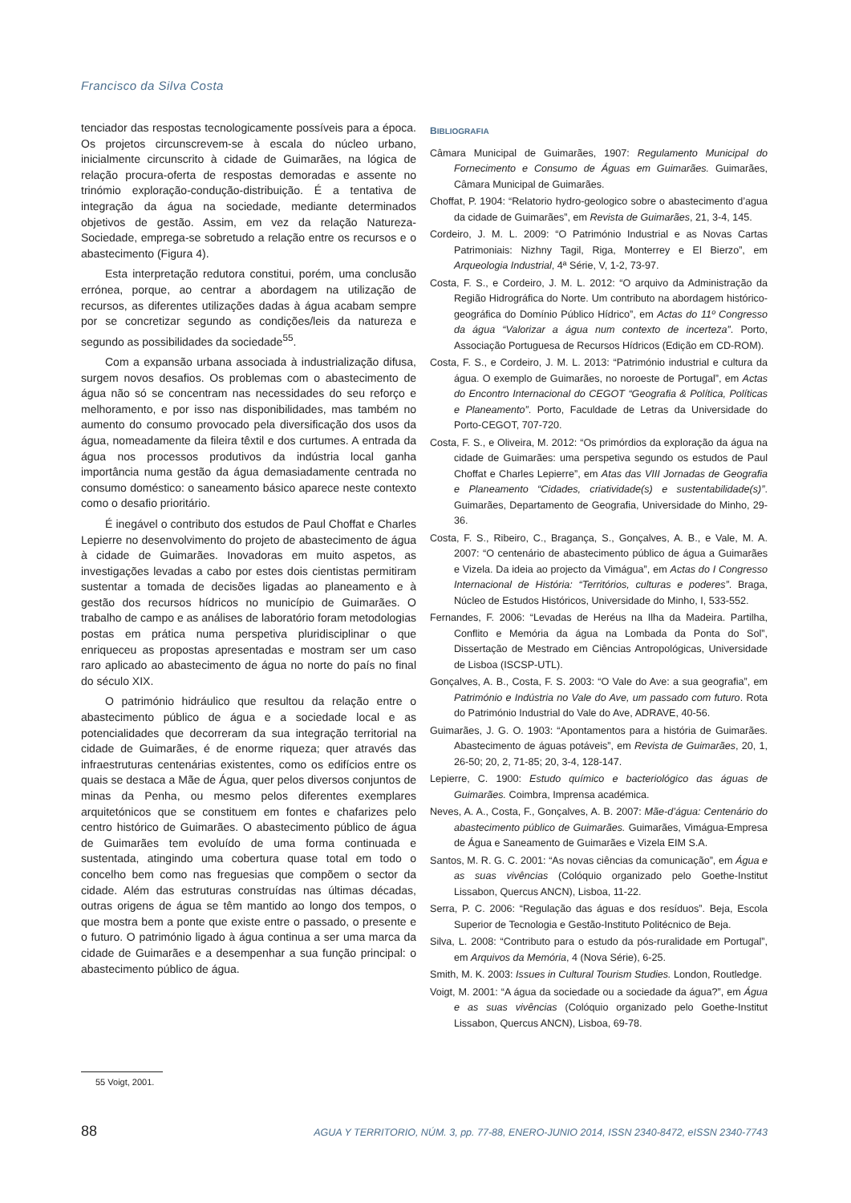Francisco da Silva Costa
tenciador das respostas tecnologicamente possíveis para a época. Os projetos circunscrevem-se à escala do núcleo urbano, inicialmente circunscrito à cidade de Guimarães, na lógica de relação procura-oferta de respostas demoradas e assente no trinómio exploração-condução-distribuição. É a tentativa de integração da água na sociedade, mediante determinados objetivos de gestão. Assim, em vez da relação Natureza-Sociedade, emprega-se sobretudo a relação entre os recursos e o abastecimento (Figura 4).
Esta interpretação redutora constitui, porém, uma conclusão errónea, porque, ao centrar a abordagem na utilização de recursos, as diferentes utilizações dadas à água acabam sempre por se concretizar segundo as condições/leis da natureza e segundo as possibilidades da sociedade<sup>55</sup>.
Com a expansão urbana associada à industrialização difusa, surgem novos desafios. Os problemas com o abastecimento de água não só se concentram nas necessidades do seu reforço e melhoramento, e por isso nas disponibilidades, mas também no aumento do consumo provocado pela diversificação dos usos da água, nomeadamente da fileira têxtil e dos curtumes. A entrada da água nos processos produtivos da indústria local ganha importância numa gestão da água demasiadamente centrada no consumo doméstico: o saneamento básico aparece neste contexto como o desafio prioritário.
É inegável o contributo dos estudos de Paul Choffat e Charles Lepierre no desenvolvimento do projeto de abastecimento de água à cidade de Guimarães. Inovadoras em muito aspetos, as investigações levadas a cabo por estes dois cientistas permitiram sustentar a tomada de decisões ligadas ao planeamento e à gestão dos recursos hídricos no município de Guimarães. O trabalho de campo e as análises de laboratório foram metodologias postas em prática numa perspetiva pluridisciplinar o que enriqueceu as propostas apresentadas e mostram ser um caso raro aplicado ao abastecimento de água no norte do país no final do século XIX.
O património hidráulico que resultou da relação entre o abastecimento público de água e a sociedade local e as potencialidades que decorreram da sua integração territorial na cidade de Guimarães, é de enorme riqueza; quer através das infraestruturas centenárias existentes, como os edifícios entre os quais se destaca a Mãe de Água, quer pelos diversos conjuntos de minas da Penha, ou mesmo pelos diferentes exemplares arquitetónicos que se constituem em fontes e chafarizes pelo centro histórico de Guimarães. O abastecimento público de água de Guimarães tem evoluído de uma forma continuada e sustentada, atingindo uma cobertura quase total em todo o concelho bem como nas freguesias que compõem o sector da cidade. Além das estruturas construídas nas últimas décadas, outras origens de água se têm mantido ao longo dos tempos, o que mostra bem a ponte que existe entre o passado, o presente e o futuro. O património ligado à água continua a ser uma marca da cidade de Guimarães e a desempenhar a sua função principal: o abastecimento público de água.
BIBLIOGRAFIA
Câmara Municipal de Guimarães, 1907: Regulamento Municipal do Fornecimento e Consumo de Águas em Guimarães. Guimarães, Câmara Municipal de Guimarães.
Choffat, P. 1904: “Relatorio hydro-geologico sobre o abastecimento d’agua da cidade de Guimarães”, em Revista de Guimarães, 21, 3-4, 145.
Cordeiro, J. M. L. 2009: “O Património Industrial e as Novas Cartas Patrimoniais: Nizhny Tagil, Riga, Monterrey e El Bierzo”, em Arqueologia Industrial, 4ª Série, V, 1-2, 73-97.
Costa, F. S., e Cordeiro, J. M. L. 2012: “O arquivo da Administração da Região Hidrográfica do Norte. Um contributo na abordagem histórico-geográfica do Domínio Público Hídrico”, em Actas do 11º Congresso da água “Valorizar a água num contexto de incerteza”. Porto, Associação Portuguesa de Recursos Hídricos (Edição em CD-ROM).
Costa, F. S., e Cordeiro, J. M. L. 2013: “Património industrial e cultura da água. O exemplo de Guimarães, no noroeste de Portugal”, em Actas do Encontro Internacional do CEGOT “Geografia & Política, Políticas e Planeamento”. Porto, Faculdade de Letras da Universidade do Porto-CEGOT, 707-720.
Costa, F. S., e Oliveira, M. 2012: “Os primórdios da exploração da água na cidade de Guimarães: uma perspetiva segundo os estudos de Paul Choffat e Charles Lepierre”, em Atas das VIII Jornadas de Geografia e Planeamento “Cidades, criatividade(s) e sustentabilidade(s)”. Guimarães, Departamento de Geografia, Universidade do Minho, 29-36.
Costa, F. S., Ribeiro, C., Bragança, S., Gonçalves, A. B., e Vale, M. A. 2007: “O centenário de abastecimento público de água a Guimarães e Vizela. Da ideia ao projecto da Vimágua”, em Actas do I Congresso Internacional de História: “Territórios, culturas e poderes”. Braga, Núcleo de Estudos Históricos, Universidade do Minho, I, 533-552.
Fernandes, F. 2006: “Levadas de Heréus na Ilha da Madeira. Partilha, Conflito e Memória da água na Lombada da Ponta do Sol”, Dissertação de Mestrado em Ciências Antropológicas, Universidade de Lisboa (ISCSP-UTL).
Gonçalves, A. B., Costa, F. S. 2003: “O Vale do Ave: a sua geografia”, em Património e Indústria no Vale do Ave, um passado com futuro. Rota do Património Industrial do Vale do Ave, ADRAVE, 40-56.
Guimarães, J. G. O. 1903: “Apontamentos para a história de Guimarães. Abastecimento de águas potáveis”, em Revista de Guimarães, 20, 1, 26-50; 20, 2, 71-85; 20, 3-4, 128-147.
Lepierre, C. 1900: Estudo químico e bacteriológico das águas de Guimarães. Coimbra, Imprensa académica.
Neves, A. A., Costa, F., Gonçalves, A. B. 2007: Mãe-d’água: Centenário do abastecimento público de Guimarães. Guimarães, Vimágua-Empresa de Água e Saneamento de Guimarães e Vizela EIM S.A.
Santos, M. R. G. C. 2001: “As novas ciências da comunicação”, em Água e as suas vivências (Colóquio organizado pelo Goethe-Institut Lissabon, Quercus ANCN), Lisboa, 11-22.
Serra, P. C. 2006: “Regulação das águas e dos resíduos”. Beja, Escola Superior de Tecnologia e Gestão-Instituto Politécnico de Beja.
Silva, L. 2008: “Contributo para o estudo da pós-ruralidade em Portugal”, em Arquivos da Memória, 4 (Nova Série), 6-25.
Smith, M. K. 2003: Issues in Cultural Tourism Studies. London, Routledge.
Voigt, M. 2001: “A água da sociedade ou a sociedade da água?”, em Água e as suas vivências (Colóquio organizado pelo Goethe-Institut Lissabon, Quercus ANCN), Lisboa, 69-78.
55 Voigt, 2001.
88 AGUA Y TERRITORIO, NÚM. 3, pp. 77-88, ENERO-JUNIO 2014, ISSN 2340-8472, eISSN 2340-7743